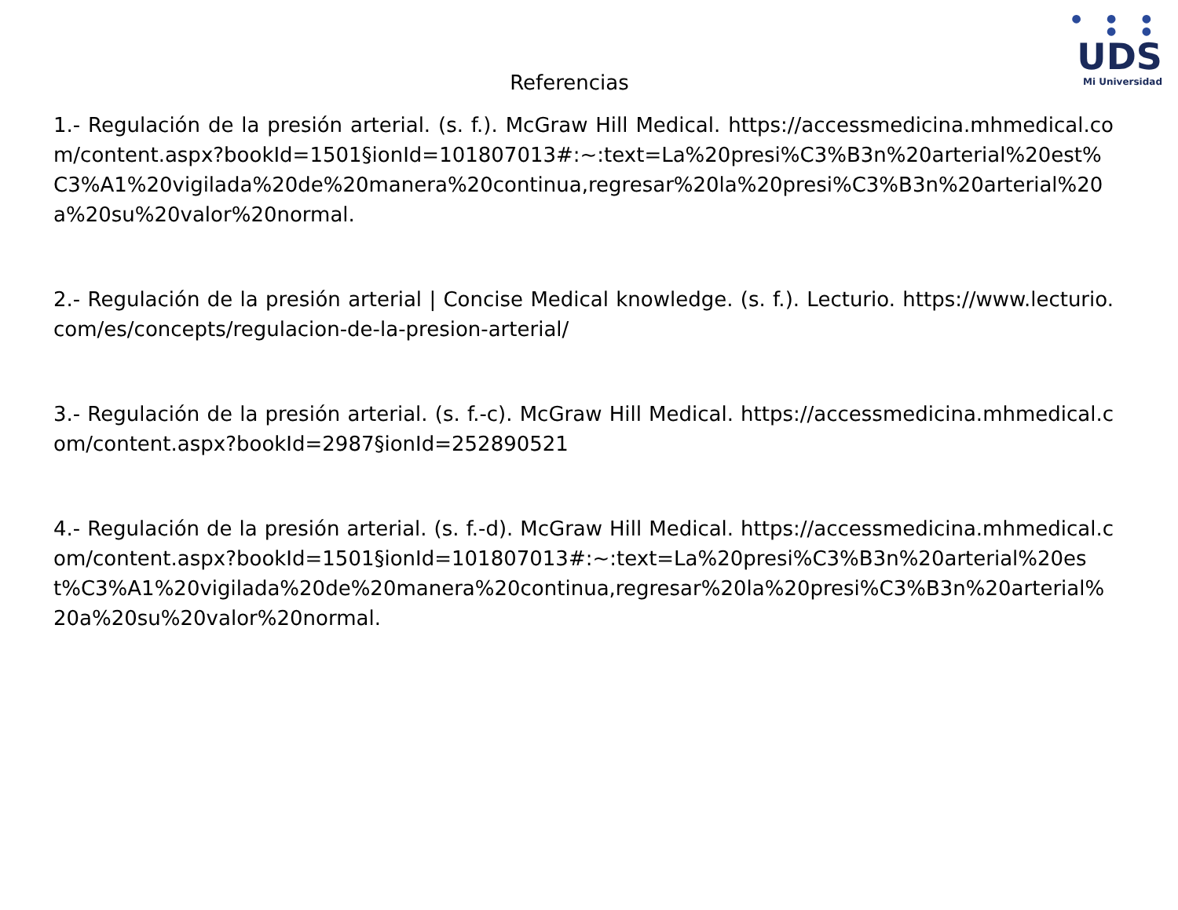● ● ● ● ●
UDS
Mi Universidad
Referencias
1.- Regulación de la presión arterial. (s. f.). McGraw Hill Medical. https://accessmedicina.mhmedical.com/content.aspx?bookId=1501§ionId=101807013#:~:text=La%20presi%C3%B3n%20arterial%20est%C3%A1%20vigilada%20de%20manera%20continua,regresar%20la%20presi%C3%B3n%20arterial%20a%20su%20valor%20normal.
2.- Regulación de la presión arterial | Concise Medical knowledge. (s. f.). Lecturio. https://www.lecturio.com/es/concepts/regulacion-de-la-presion-arterial/
3.- Regulación de la presión arterial. (s. f.-c). McGraw Hill Medical. https://accessmedicina.mhmedical.com/content.aspx?bookId=2987§ionId=252890521
4.- Regulación de la presión arterial. (s. f.-d). McGraw Hill Medical. https://accessmedicina.mhmedical.com/content.aspx?bookId=1501§ionId=101807013#:~:text=La%20presi%C3%B3n%20arterial%20est%C3%A1%20vigilada%20de%20manera%20continua,regresar%20la%20presi%C3%B3n%20arterial%20a%20su%20valor%20normal.